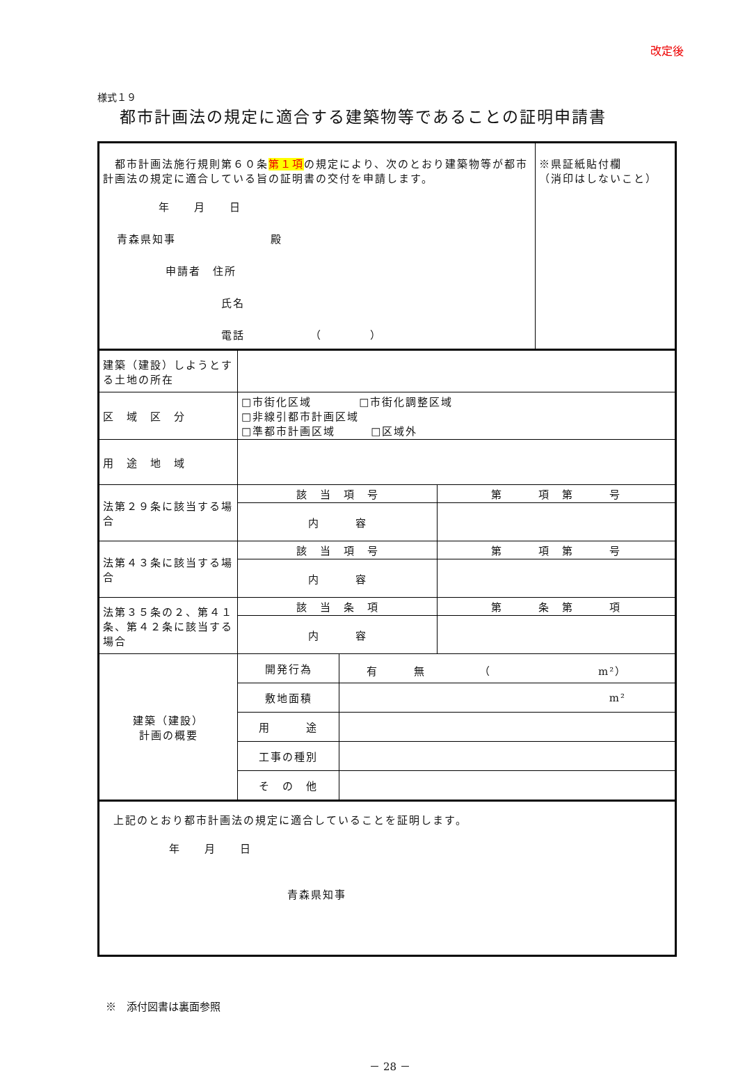改定後
様式１９
都市計画法の規定に適合する建築物等であることの証明申請書
| 都市計画法施行規則第６０条 第１項 の規定により、次のとおり建築物等が都市計画法の規定に適合している旨の証明書の交付を申請します。 年 月 日 青森県知事 殿 申請者 住所 氏名 電話 （ ） | | | | ※県証紙貼付欄 （消印はしないこと） |
| 建築（建設）しようとする土地の所在 | | | | |
| 区 域 区 分 | □市街化区域 □市街化調整区域 □非線引都市計画区域 □準都市計画区域 □区域外 | | | |
| 用 途 地 域 | | | | |
| 法第２９条に該当する場合 | 該 当 項 号 | | 第 項 第 号 | |
| | 内 容 | | | |
| 法第４３条に該当する場合 | 該 当 項 号 | | 第 項 第 号 | |
| | 内 容 | | | |
| 法第３５条の２、第４１条、第４２条に該当する場合 | 該 当 条 項 | | 第 条 第 項 | |
| | 内 容 | | | |
| 建築（建設） 計画の概要 | 開発行為 | 有 無 （ m²） | | |
| | 敷地面積 | m² | | |
| | 用 途 | | | |
| | 工事の種別 | | | |
| | そ の 他 | | | |
| 上記のとおり都市計画法の規定に適合していることを証明します。 年 月 日 青森県知事 | | | | |
※　添付図書は裏面参照
－ 28 －